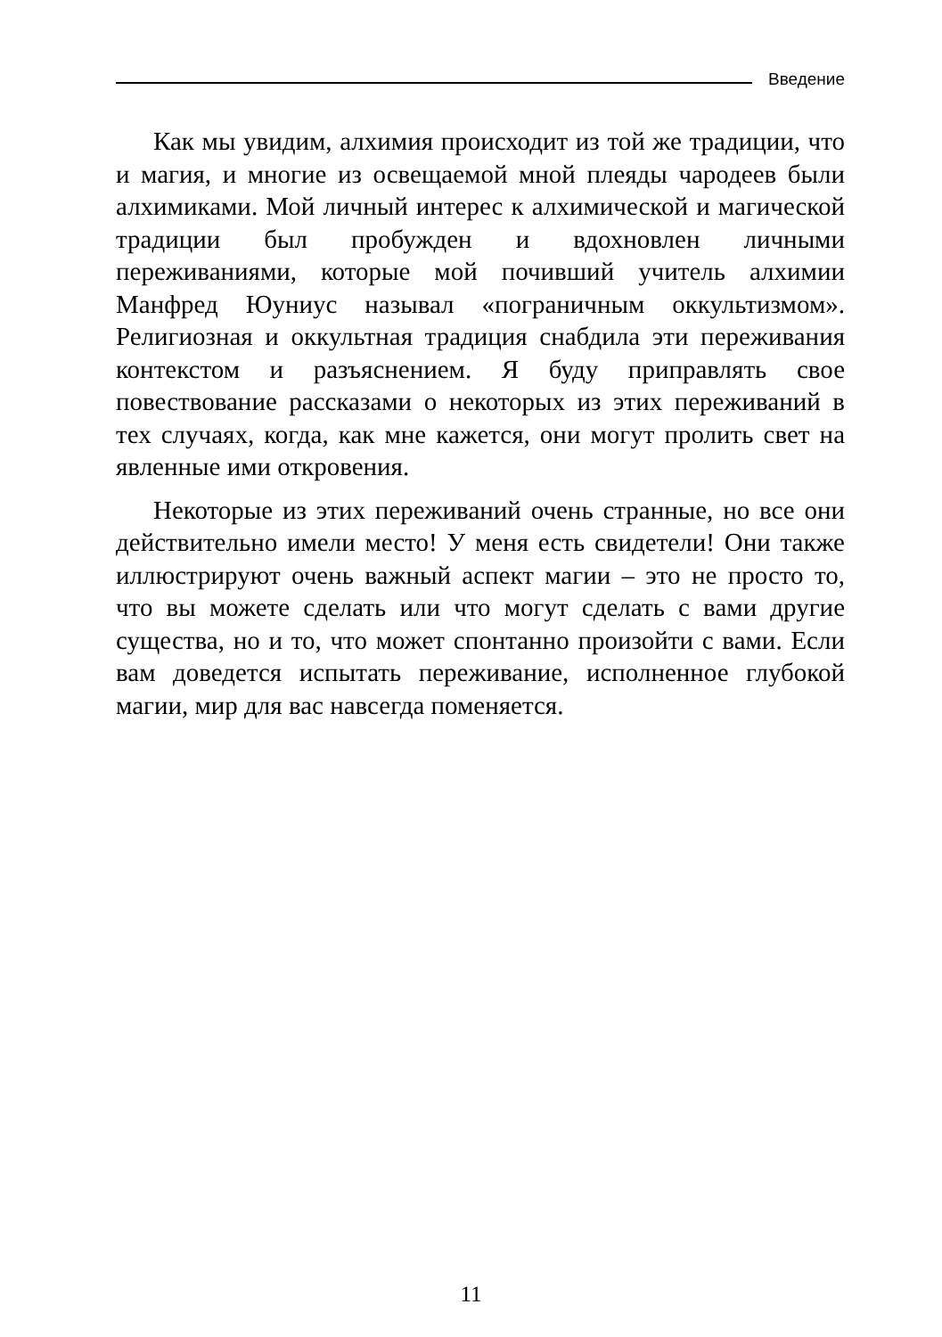Введение
Как мы увидим, алхимия происходит из той же традиции, что и магия, и многие из освещаемой мной плеяды чародеев были алхимиками. Мой личный интерес к алхимической и магической традиции был пробужден и вдохновлен личными переживаниями, которые мой почивший учитель алхимии Манфред Юуниус называл «пограничным оккультизмом». Религиозная и оккультная традиция снабдила эти переживания контекстом и разъяснением. Я буду приправлять свое повествование рассказами о некоторых из этих переживаний в тех случаях, когда, как мне кажется, они могут пролить свет на явленные ими откровения.
Некоторые из этих переживаний очень странные, но все они действительно имели место! У меня есть свидетели! Они также иллюстрируют очень важный аспект магии – это не просто то, что вы можете сделать или что могут сделать с вами другие существа, но и то, что может спонтанно произойти с вами. Если вам доведется испытать переживание, исполненное глубокой магии, мир для вас навсегда поменяется.
11